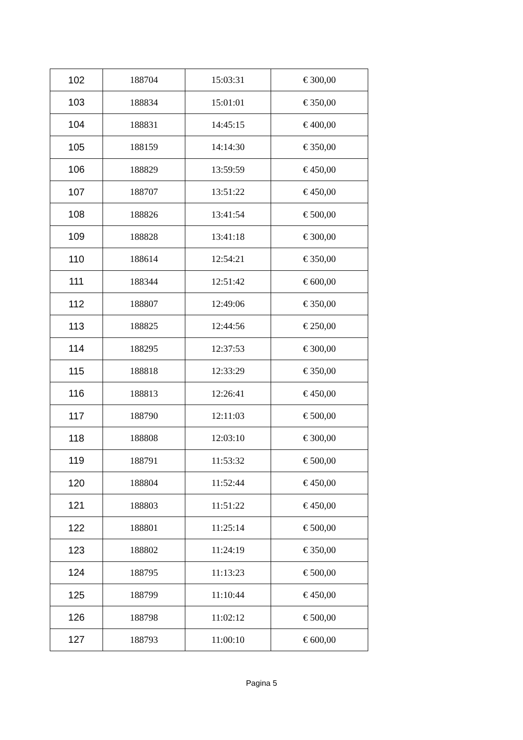| 102 | 188704 | 15:03:31 | € 300,00 |
| 103 | 188834 | 15:01:01 | € 350,00 |
| 104 | 188831 | 14:45:15 | € 400,00 |
| 105 | 188159 | 14:14:30 | € 350,00 |
| 106 | 188829 | 13:59:59 | € 450,00 |
| 107 | 188707 | 13:51:22 | € 450,00 |
| 108 | 188826 | 13:41:54 | € 500,00 |
| 109 | 188828 | 13:41:18 | € 300,00 |
| 110 | 188614 | 12:54:21 | € 350,00 |
| 111 | 188344 | 12:51:42 | € 600,00 |
| 112 | 188807 | 12:49:06 | € 350,00 |
| 113 | 188825 | 12:44:56 | € 250,00 |
| 114 | 188295 | 12:37:53 | € 300,00 |
| 115 | 188818 | 12:33:29 | € 350,00 |
| 116 | 188813 | 12:26:41 | € 450,00 |
| 117 | 188790 | 12:11:03 | € 500,00 |
| 118 | 188808 | 12:03:10 | € 300,00 |
| 119 | 188791 | 11:53:32 | € 500,00 |
| 120 | 188804 | 11:52:44 | € 450,00 |
| 121 | 188803 | 11:51:22 | € 450,00 |
| 122 | 188801 | 11:25:14 | € 500,00 |
| 123 | 188802 | 11:24:19 | € 350,00 |
| 124 | 188795 | 11:13:23 | € 500,00 |
| 125 | 188799 | 11:10:44 | € 450,00 |
| 126 | 188798 | 11:02:12 | € 500,00 |
| 127 | 188793 | 11:00:10 | € 600,00 |
Pagina 5